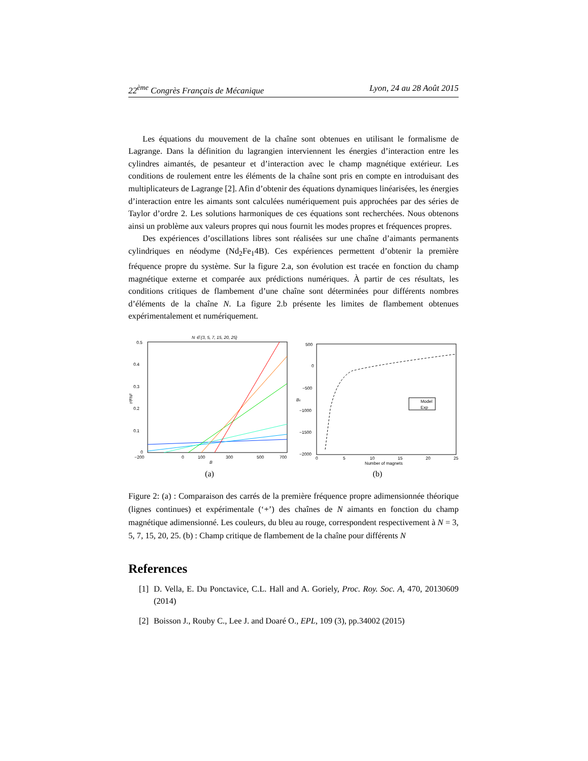22<sup>ème</sup> Congrès Français de Mécanique Lyon, 24 au 28 Août 2015
Les équations du mouvement de la chaîne sont obtenues en utilisant le formalisme de Lagrange. Dans la définition du lagrangien interviennent les énergies d’interaction entre les cylindres aimantés, de pesanteur et d’interaction avec le champ magnétique extérieur. Les conditions de roulement entre les éléments de la chaîne sont pris en compte en introduisant des multiplicateurs de Lagrange [2]. Afin d’obtenir des équations dynamiques linéarisées, les énergies d’interaction entre les aimants sont calculées numériquement puis approchées par des séries de Taylor d’ordre 2. Les solutions harmoniques de ces équations sont recherchées. Nous obtenons ainsi un problème aux valeurs propres qui nous fournit les modes propres et fréquences propres.
Des expériences d’oscillations libres sont réalisées sur une chaîne d’aimants permanents cylindriques en néodyme (Nd<sub>2</sub>Fe<sub>1</sub>4B). Ces expériences permettent d’obtenir la première fréquence propre du système. Sur la figure 2.a, son évolution est tracée en fonction du champ magnétique externe et comparée aux prédictions numériques. À partir de ces résultats, les conditions critiques de flambement d’une chaîne sont déterminées pour différents nombres d’éléments de la chaîne N. La figure 2.b présente les limites de flambement obtenues expérimentalement et numériquement.
N ∈ {3, 5, 7, 15, 20, 25}
0.5
0.4
0.3
0.2
0.1
0
−200
0
100
300
500
700
B
τ²f²N²
(a)
500
0
−500
−1000
−1500
−2000
0
5
10
15
20
25
Number of magnets
Bc
Model
Exp
(b)
Figure 2: (a) : Comparaison des carrés de la première fréquence propre adimensionnée théorique (lignes continues) et expérimentale (‘+’) des chaînes de N aimants en fonction du champ magnétique adimensionné. Les couleurs, du bleu au rouge, correspondent respectivement à N = 3, 5, 7, 15, 20, 25. (b) : Champ critique de flambement de la chaîne pour différents N
References
[1] D. Vella, E. Du Ponctavice, C.L. Hall and A. Goriely, Proc. Roy. Soc. A, 470, 20130609 (2014)
[2] Boisson J., Rouby C., Lee J. and Doaré O., EPL, 109 (3), pp.34002 (2015)